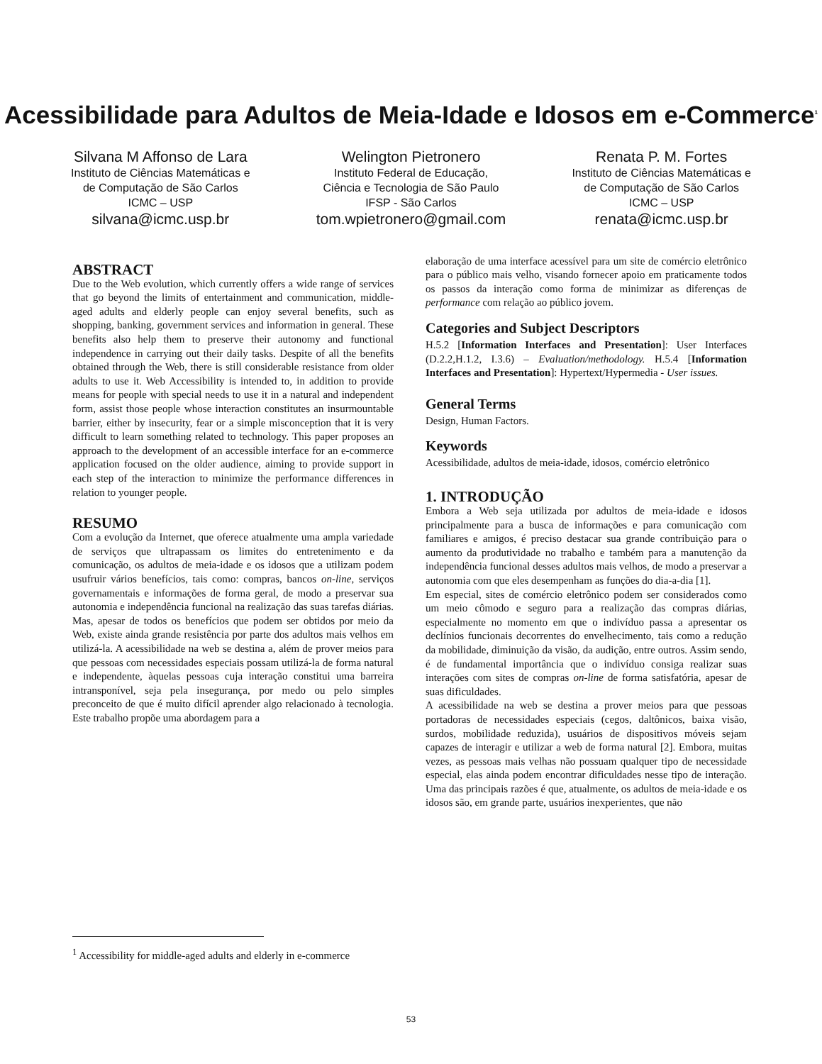Acessibilidade para Adultos de Meia-Idade e Idosos em e-Commerce<sup>1</sup>
Silvana M Affonso de Lara
Instituto de Ciências Matemáticas e
de Computação de São Carlos
ICMC – USP
silvana@icmc.usp.br
Welington Pietronero
Instituto Federal de Educação,
Ciência e Tecnologia de São Paulo
IFSP - São Carlos
tom.wpietronero@gmail.com
Renata P. M. Fortes
Instituto de Ciências Matemáticas e
de Computação de São Carlos
ICMC – USP
renata@icmc.usp.br
ABSTRACT
Due to the Web evolution, which currently offers a wide range of services that go beyond the limits of entertainment and communication, middle-aged adults and elderly people can enjoy several benefits, such as shopping, banking, government services and information in general. These benefits also help them to preserve their autonomy and functional independence in carrying out their daily tasks. Despite of all the benefits obtained through the Web, there is still considerable resistance from older adults to use it. Web Accessibility is intended to, in addition to provide means for people with special needs to use it in a natural and independent form, assist those people whose interaction constitutes an insurmountable barrier, either by insecurity, fear or a simple misconception that it is very difficult to learn something related to technology. This paper proposes an approach to the development of an accessible interface for an e-commerce application focused on the older audience, aiming to provide support in each step of the interaction to minimize the performance differences in relation to younger people.
RESUMO
Com a evolução da Internet, que oferece atualmente uma ampla variedade de serviços que ultrapassam os limites do entretenimento e da comunicação, os adultos de meia-idade e os idosos que a utilizam podem usufruir vários benefícios, tais como: compras, bancos on-line, serviços governamentais e informações de forma geral, de modo a preservar sua autonomia e independência funcional na realização das suas tarefas diárias. Mas, apesar de todos os benefícios que podem ser obtidos por meio da Web, existe ainda grande resistência por parte dos adultos mais velhos em utilizá-la. A acessibilidade na web se destina a, além de prover meios para que pessoas com necessidades especiais possam utilizá-la de forma natural e independente, àquelas pessoas cuja interação constitui uma barreira intransponível, seja pela insegurança, por medo ou pelo simples preconceito de que é muito difícil aprender algo relacionado à tecnologia. Este trabalho propõe uma abordagem para a
elaboração de uma interface acessível para um site de comércio eletrônico para o público mais velho, visando fornecer apoio em praticamente todos os passos da interação como forma de minimizar as diferenças de performance com relação ao público jovem.
Categories and Subject Descriptors
H.5.2 [Information Interfaces and Presentation]: User Interfaces (D.2.2,H.1.2, I.3.6) – Evaluation/methodology. H.5.4 [Information Interfaces and Presentation]: Hypertext/Hypermedia - User issues.
General Terms
Design, Human Factors.
Keywords
Acessibilidade, adultos de meia-idade, idosos, comércio eletrônico
1. INTRODUÇÃO
Embora a Web seja utilizada por adultos de meia-idade e idosos principalmente para a busca de informações e para comunicação com familiares e amigos, é preciso destacar sua grande contribuição para o aumento da produtividade no trabalho e também para a manutenção da independência funcional desses adultos mais velhos, de modo a preservar a autonomia com que eles desempenham as funções do dia-a-dia [1].
Em especial, sites de comércio eletrônico podem ser considerados como um meio cômodo e seguro para a realização das compras diárias, especialmente no momento em que o indivíduo passa a apresentar os declínios funcionais decorrentes do envelhecimento, tais como a redução da mobilidade, diminuição da visão, da audição, entre outros. Assim sendo, é de fundamental importância que o indivíduo consiga realizar suas interações com sites de compras on-line de forma satisfatória, apesar de suas dificuldades.
A acessibilidade na web se destina a prover meios para que pessoas portadoras de necessidades especiais (cegos, daltônicos, baixa visão, surdos, mobilidade reduzida), usuários de dispositivos móveis sejam capazes de interagir e utilizar a web de forma natural [2]. Embora, muitas vezes, as pessoas mais velhas não possuam qualquer tipo de necessidade especial, elas ainda podem encontrar dificuldades nesse tipo de interação. Uma das principais razões é que, atualmente, os adultos de meia-idade e os idosos são, em grande parte, usuários inexperientes, que não
<sup>1</sup> Accessibility for middle-aged adults and elderly in e-commerce
53